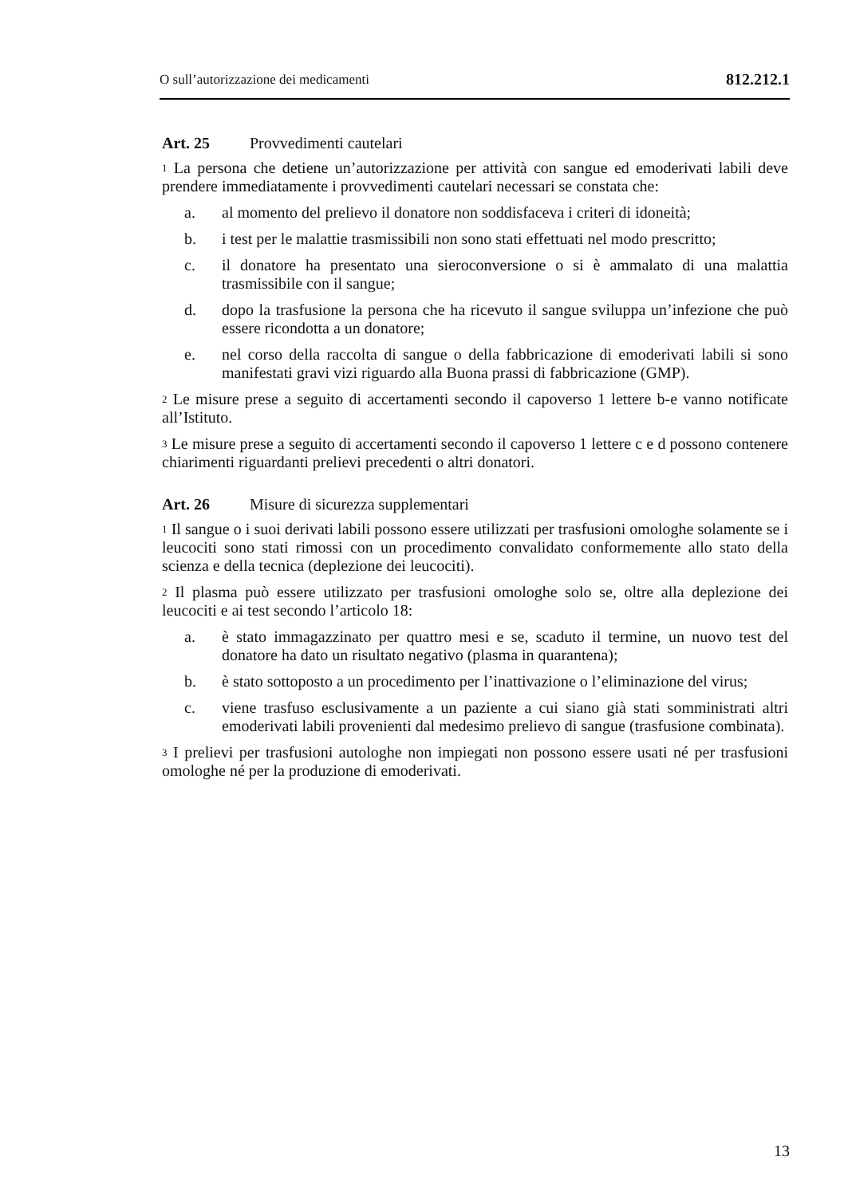O sull’autorizzazione dei medicamenti 812.212.1
Art. 25 Provvedimenti cautelari
<sup>1</sup> La persona che detiene un’autorizzazione per attività con sangue ed emoderivati labili deve prendere immediatamente i provvedimenti cautelari necessari se constata che:
a. al momento del prelievo il donatore non soddisfaceva i criteri di idoneità;
b. i test per le malattie trasmissibili non sono stati effettuati nel modo prescritto;
c. il donatore ha presentato una sieroconversione o si è ammalato di una malattia trasmissibile con il sangue;
d. dopo la trasfusione la persona che ha ricevuto il sangue sviluppa un’infezione che può essere ricondotta a un donatore;
e. nel corso della raccolta di sangue o della fabbricazione di emoderivati labili si sono manifestati gravi vizi riguardo alla Buona prassi di fabbricazione (GMP).
<sup>2</sup> Le misure prese a seguito di accertamenti secondo il capoverso 1 lettere b-e vanno notificate all’Istituto.
<sup>3</sup> Le misure prese a seguito di accertamenti secondo il capoverso 1 lettere c e d possono contenere chiarimenti riguardanti prelievi precedenti o altri donatori.
Art. 26 Misure di sicurezza supplementari
<sup>1</sup> Il sangue o i suoi derivati labili possono essere utilizzati per trasfusioni omologhe solamente se i leucociti sono stati rimossi con un procedimento convalidato conformemente allo stato della scienza e della tecnica (deplezione dei leucociti).
<sup>2</sup> Il plasma può essere utilizzato per trasfusioni omologhe solo se, oltre alla deplezione dei leucociti e ai test secondo l’articolo 18:
a. è stato immagazzinato per quattro mesi e se, scaduto il termine, un nuovo test del donatore ha dato un risultato negativo (plasma in quarantena);
b. è stato sottoposto a un procedimento per l’inattivazione o l’eliminazione del virus;
c. viene trasfuso esclusivamente a un paziente a cui siano già stati somministrati altri emoderivati labili provenienti dal medesimo prelievo di sangue (trasfusione combinata).
<sup>3</sup> I prelievi per trasfusioni autologhe non impiegati non possono essere usati né per trasfusioni omologhe né per la produzione di emoderivati.
13